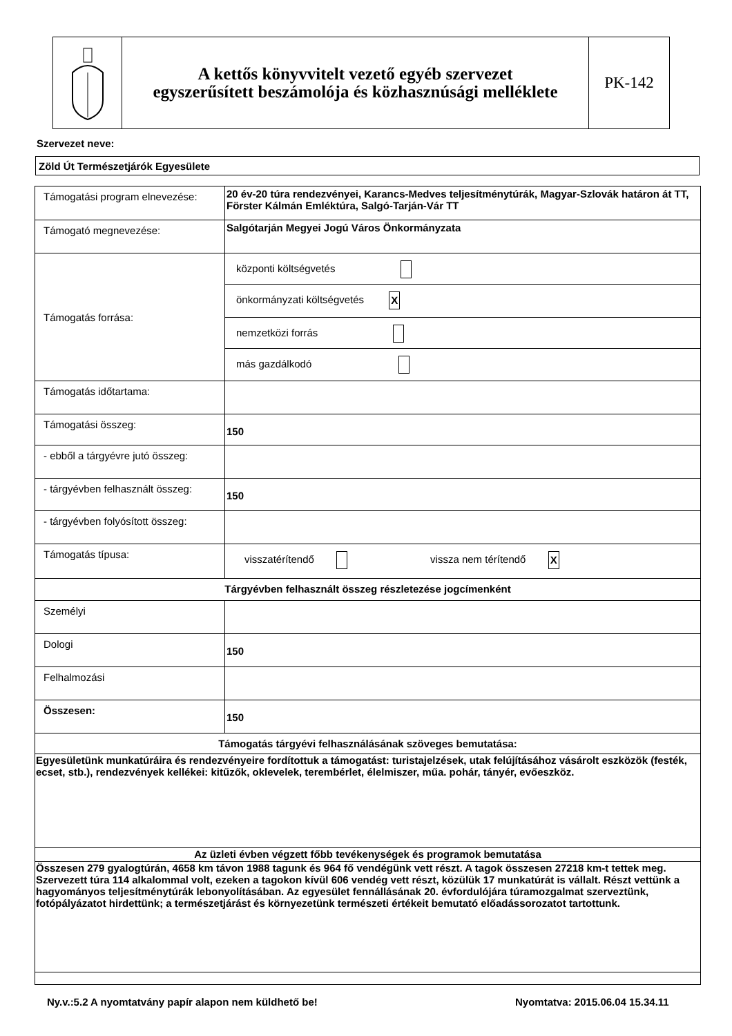A kettős könyvvitelt vezető egyéb szervezet
egyszerűsített beszámolója és közhasznúsági melléklete
PK-142
Szervezet neve:
Zöld Út Természetjárók Egyesülete
| Támogatási program elnevezése: | 20 év-20 túra rendezvényei, Karancs-Medves teljesítménytúrák, Magyar-Szlovák határon át TT, Förster Kálmán Emléktúra, Salgó-Tarján-Vár TT |
| Támogató megnevezése: | Salgótarján Megyei Jogú Város Önkormányzata |
| Támogatás forrása: | központi költségvetés önkormányzati költségvetés X nemzetközi forrás más gazdálkodó |
| Támogatás időtartama: | |
| Támogatási összeg: | 150 |
| - ebből a tárgyévre jutó összeg: | |
| - tárgyévben felhasznált összeg: | 150 |
| - tárgyévben folyósított összeg: | |
| Támogatás típusa: | visszatérítendő vissza nem térítendő X |
| Tárgyévben felhasznált összeg részletezése jogcímenként | |
| Személyi | |
| Dologi | 150 |
| Felhalmozási | |
| Összesen: | 150 |
| Támogatás tárgyévi felhasználásának szöveges bemutatása: | |
| Egyesületünk munkatúráira és rendezvényeire fordítottuk a támogatást: turistajelzések, utak felújításához vásárolt eszközök (festék, ecset, stb.), rendezvények kellékei: kitűzők, oklevelek, terembérlet, élelmiszer, műa. pohár, tányér, evőeszköz. | |
| Az üzleti évben végzett főbb tevékenységek és programok bemutatása | |
| Összesen 279 gyalogtúrán, 4658 km távon 1988 tagunk és 964 fő vendégünk vett részt. A tagok összesen 27218 km-t tettek meg. Szervezett túra 114 alkalommal volt, ezeken a tagokon kívül 606 vendég vett részt, közülük 17 munkatúrát is vállalt. Részt vettünk a hagyományos teljesítménytúrák lebonyolításában. Az egyesület fennállásának 20. évfordulójára túramozgalmat szerveztünk, fotópályázatot hirdettünk; a természetjárást és környezetünk természeti értékeit bemutató előadássorozatot tartottunk. | |
Ny.v.:5.2 A nyomtatvány papír alapon nem küldhető be!
Nyomtatva: 2015.06.04 15.34.11